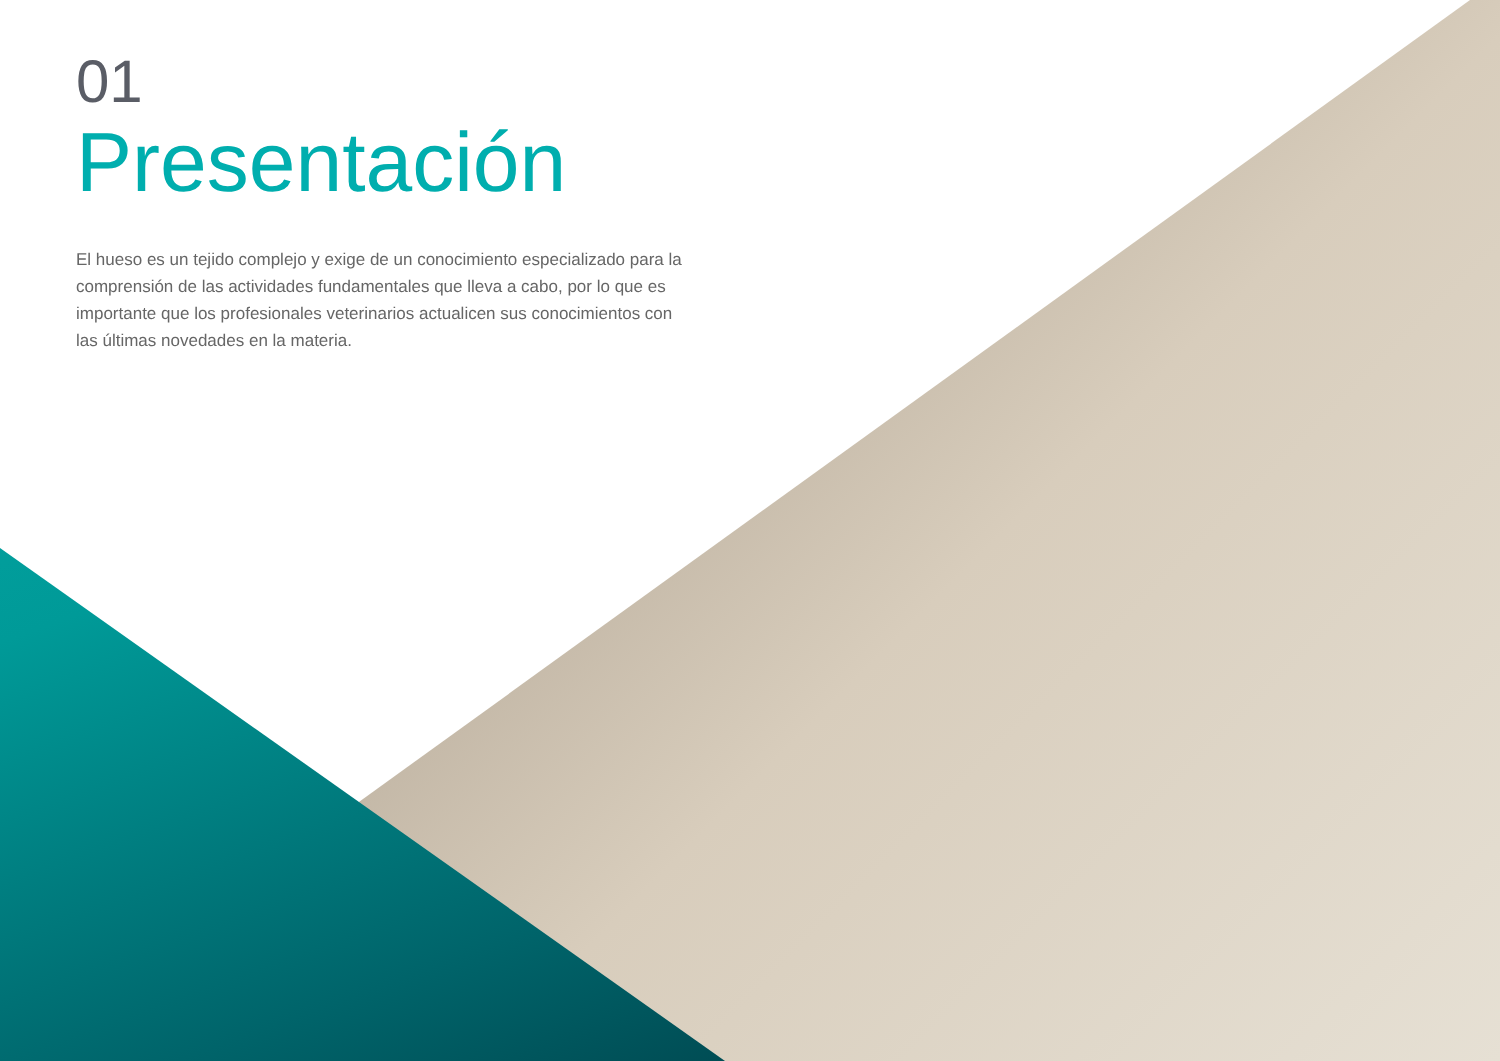01
Presentación
El hueso es un tejido complejo y exige de un conocimiento especializado para la comprensión de las actividades fundamentales que lleva a cabo, por lo que es importante que los profesionales veterinarios actualicen sus conocimientos con las últimas novedades en la materia.